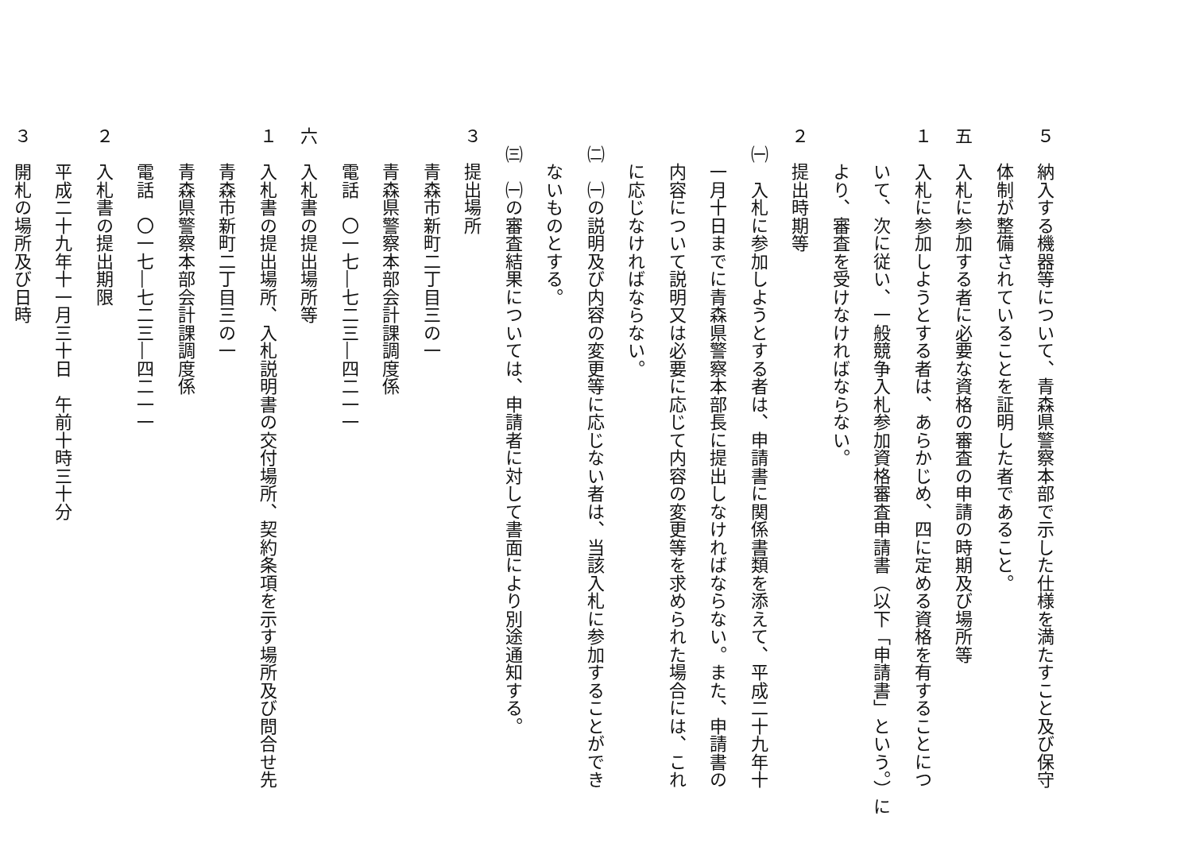５　納入する機器等について、青森県警察本部で示した仕様を満たすこと及び保守
　　体制が整備されていることを証明した者であること。
五　入札に参加する者に必要な資格の審査の申請の時期及び場所等
１　入札に参加しようとする者は、あらかじめ、四に定める資格を有することにつ
　　いて、次に従い、一般競争入札参加資格審査申請書（以下「申請書」という。）に
　　より、審査を受けなければならない。
２　提出時期等
　㈠　入札に参加しようとする者は、申請書に関係書類を添えて、平成二十九年十
　　一月十日までに青森県警察本部長に提出しなければならない。また、申請書の
　　内容について説明又は必要に応じて内容の変更等を求められた場合には、これ
　　に応じなければならない。
　㈡　㈠の説明及び内容の変更等に応じない者は、当該入札に参加することができ
　　ないものとする。
　㈢　㈠の審査結果については、申請者に対して書面により別途通知する。
３　提出場所
　　青森市新町二丁目三の一
　　青森県警察本部会計課調度係
　　電話　〇一七―七二三―四二一一
六　入札書の提出場所等
１　入札書の提出場所、入札説明書の交付場所、契約条項を示す場所及び問合せ先
　　青森市新町二丁目三の一
　　青森県警察本部会計課調度係
　　電話　〇一七―七二三―四二一一
２　入札書の提出期限
　　平成二十九年十一月三十日　午前十時三十分
３　開札の場所及び日時